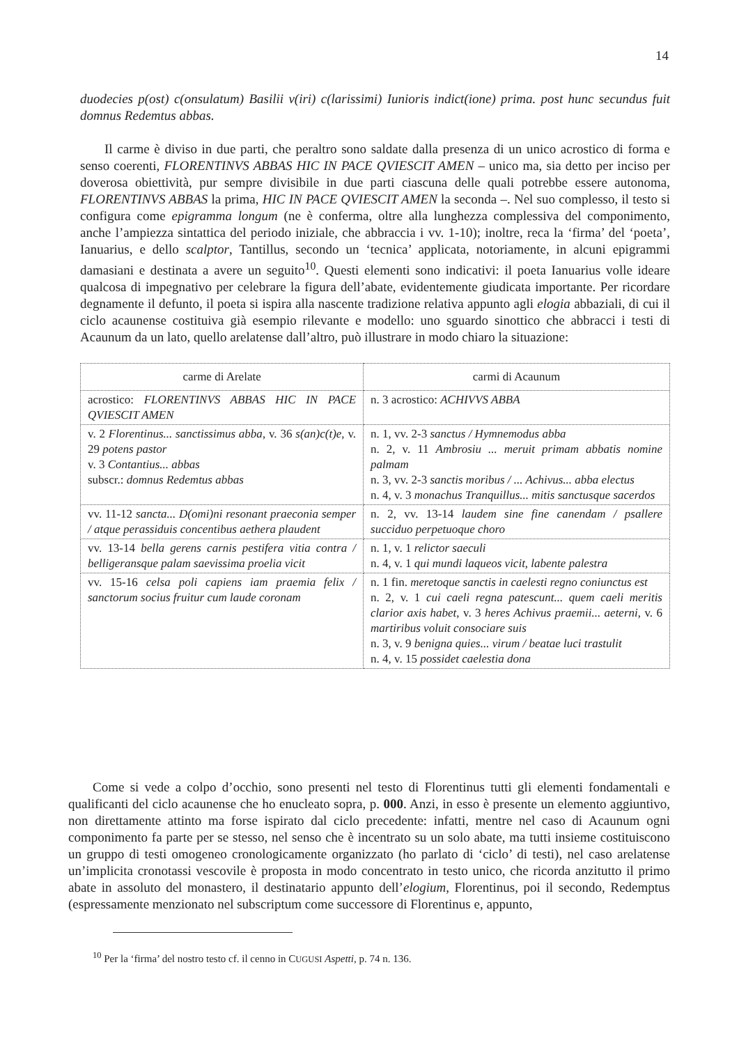14
duodecies p(ost) c(onsulatum) Basilii v(iri) c(larissimi) Iunioris indict(ione) prima. post hunc secundus fuit domnus Redemtus abbas.
Il carme è diviso in due parti, che peraltro sono saldate dalla presenza di un unico acrostico di forma e senso coerenti, FLORENTINVS ABBAS HIC IN PACE QVIESCIT AMEN – unico ma, sia detto per inciso per doverosa obiettività, pur sempre divisibile in due parti ciascuna delle quali potrebbe essere autonoma, FLORENTINVS ABBAS la prima, HIC IN PACE QVIESCIT AMEN la seconda –. Nel suo complesso, il testo si configura come epigramma longum (ne è conferma, oltre alla lunghezza complessiva del componimento, anche l’ampiezza sintattica del periodo iniziale, che abbraccia i vv. 1-10); inoltre, reca la ‘firma’ del ‘poeta’, Ianuarius, e dello scalptor, Tantillus, secondo un ‘tecnica’ applicata, notoriamente, in alcuni epigrammi damasiani e destinata a avere un seguito<sup>10</sup>. Questi elementi sono indicativi: il poeta Ianuarius volle ideare qualcosa di impegnativo per celebrare la figura dell’abate, evidentemente giudicata importante. Per ricordare degnamente il defunto, il poeta si ispira alla nascente tradizione relativa appunto agli elogia abbaziali, di cui il ciclo acaunense costituiva già esempio rilevante e modello: uno sguardo sinottico che abbracci i testi di Acaunum da un lato, quello arelatense dall’altro, può illustrare in modo chiaro la situazione:
| carme di Arelate | carmi di Acaunum |
| --- | --- |
| acrostico: FLORENTINVS ABBAS HIC IN PACE QVIESCIT AMEN | n. 3 acrostico: ACHIVVS ABBA |
| v. 2 Florentinus... sanctissimus abba , v. 36 s(an)c(t)e , v. 29 potens pastor v. 3 Contantius... abbas subscr.: domnus Redemtus abbas | n. 1, vv. 2-3 sanctus / Hymnemodus abba n. 2, v. 11 Ambrosiu ... meruit primam abbatis nomine palmam n. 3, vv. 2-3 sanctis moribus / ... Achivus... abba electus n. 4, v. 3 monachus Tranquillus... mitis sanctusque sacerdos |
| vv. 11-12 sancta... D(omi)ni resonant praeconia semper / atque perassiduis concentibus aethera plaudent | n. 2, vv. 13-14 laudem sine fine canendam / psallere succiduo perpetuoque choro |
| vv. 13-14 bella gerens carnis pestifera vitia contra / belligeransque palam saevissima proelia vicit | n. 1, v. 1 relictor saeculi n. 4, v. 1 qui mundi laqueos vicit, labente palestra |
| vv. 15-16 celsa poli capiens iam praemia felix / sanctorum socius fruitur cum laude coronam | n. 1 fin. meretoque sanctis in caelesti regno coniunctus est n. 2, v. 1 cui caeli regna patescunt... quem caeli meritis clarior axis habet , v. 3 heres Achivus praemii... aeterni , v. 6 martiribus voluit consociare suis n. 3, v. 9 benigna quies... virum / beatae luci trastulit n. 4, v. 15 possidet caelestia dona |
Come si vede a colpo d’occhio, sono presenti nel testo di Florentinus tutti gli elementi fondamentali e qualificanti del ciclo acaunense che ho enucleato sopra, p. 000. Anzi, in esso è presente un elemento aggiuntivo, non direttamente attinto ma forse ispirato dal ciclo precedente: infatti, mentre nel caso di Acaunum ogni componimento fa parte per se stesso, nel senso che è incentrato su un solo abate, ma tutti insieme costituiscono un gruppo di testi omogeneo cronologicamente organizzato (ho parlato di ‘ciclo’ di testi), nel caso arelatense un’implicita cronotassi vescovile è proposta in modo concentrato in testo unico, che ricorda anzitutto il primo abate in assoluto del monastero, il destinatario appunto dell’elogium, Florentinus, poi il secondo, Redemptus (espressamente menzionato nel subscriptum come successore di Florentinus e, appunto,
<sup>10</sup> Per la ‘firma’ del nostro testo cf. il cenno in CUGUSI Aspetti, p. 74 n. 136.